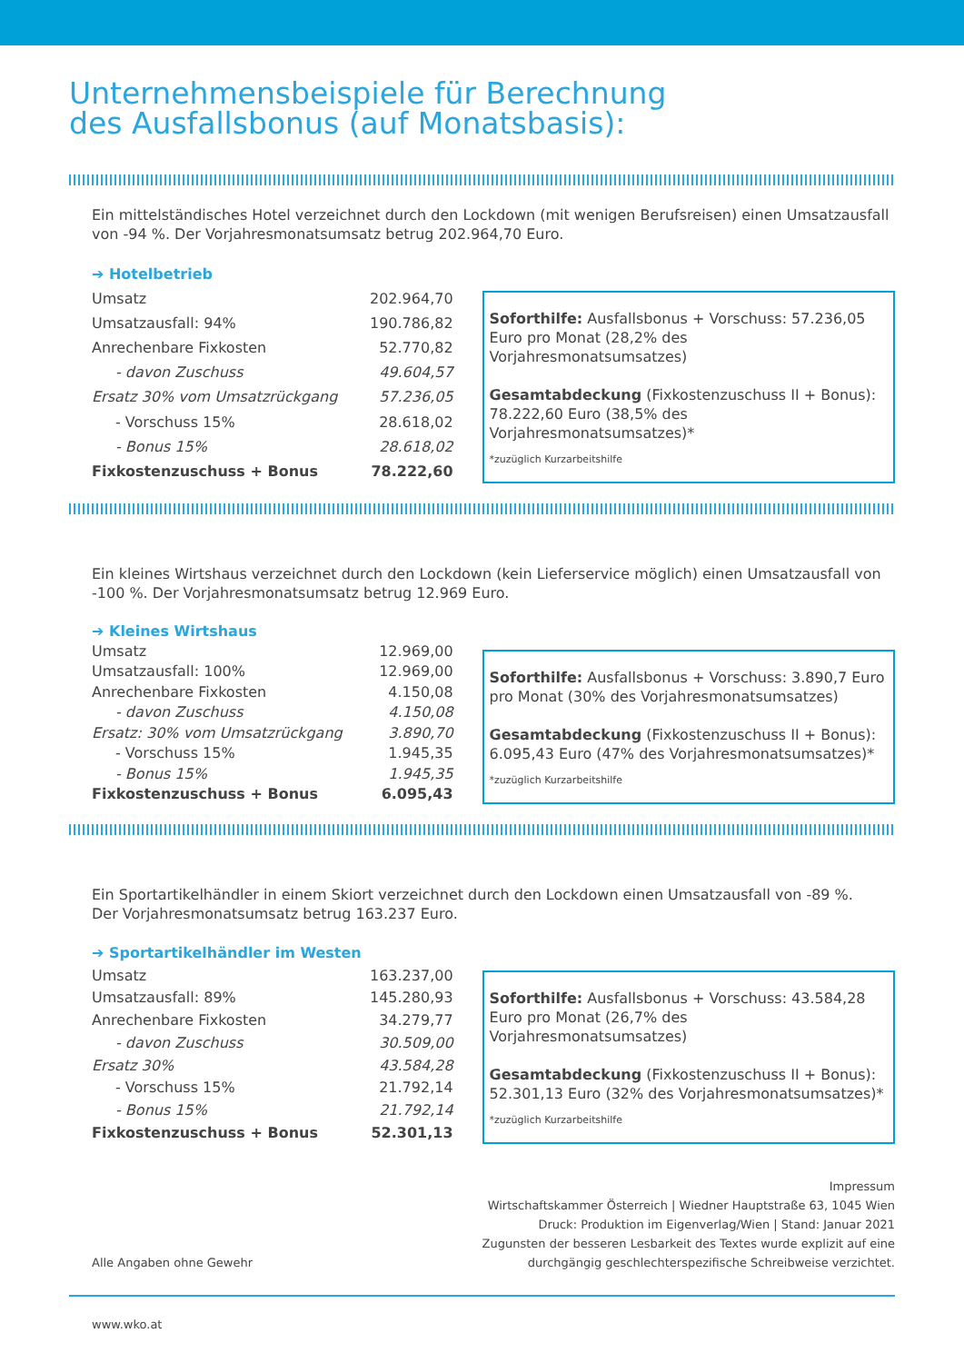Unternehmensbeispiele für Berechnung
des Ausfallsbonus (auf Monatsbasis):
Ein mittelständisches Hotel verzeichnet durch den Lockdown (mit wenigen Berufsreisen) einen Umsatzausfall von -94 %. Der Vorjahresmonatsumsatz betrug 202.964,70 Euro.
| ➔ Hotelbetrieb | |
| Umsatz | 202.964,70 |
| Umsatzausfall: 94% | 190.786,82 |
| Anrechenbare Fixkosten | 52.770,82 |
| - davon Zuschuss | 49.604,57 |
| Ersatz 30% vom Umsatzrückgang | 57.236,05 |
| - Vorschuss 15% | 28.618,02 |
| - Bonus 15% | 28.618,02 |
| Fixkostenzuschuss + Bonus | 78.222,60 |
Soforthilfe: Ausfallsbonus + Vorschuss: 57.236,05 Euro pro Monat (28,2% des Vorjahresmonatsumsatzes)
Gesamtabdeckung (Fixkostenzuschuss II + Bonus): 78.222,60 Euro (38,5% des Vorjahresmonatsumsatzes)*
*zuzüglich Kurzarbeitshilfe
Ein kleines Wirtshaus verzeichnet durch den Lockdown (kein Lieferservice möglich) einen Umsatzausfall von -100 %. Der Vorjahresmonatsumsatz betrug 12.969 Euro.
| ➔ Kleines Wirtshaus | |
| Umsatz | 12.969,00 |
| Umsatzausfall: 100% | 12.969,00 |
| Anrechenbare Fixkosten | 4.150,08 |
| - davon Zuschuss | 4.150,08 |
| Ersatz: 30% vom Umsatzrückgang | 3.890,70 |
| - Vorschuss 15% | 1.945,35 |
| - Bonus 15% | 1.945,35 |
| Fixkostenzuschuss + Bonus | 6.095,43 |
Soforthilfe: Ausfallsbonus + Vorschuss: 3.890,7 Euro pro Monat (30% des Vorjahresmonatsumsatzes)
Gesamtabdeckung (Fixkostenzuschuss II + Bonus): 6.095,43 Euro (47% des Vorjahresmonatsumsatzes)*
*zuzüglich Kurzarbeitshilfe
Ein Sportartikelhändler in einem Skiort verzeichnet durch den Lockdown einen Umsatzausfall von -89 %.
Der Vorjahresmonatsumsatz betrug 163.237 Euro.
| ➔ Sportartikelhändler im Westen | |
| Umsatz | 163.237,00 |
| Umsatzausfall: 89% | 145.280,93 |
| Anrechenbare Fixkosten | 34.279,77 |
| - davon Zuschuss | 30.509,00 |
| Ersatz 30% | 43.584,28 |
| - Vorschuss 15% | 21.792,14 |
| - Bonus 15% | 21.792,14 |
| Fixkostenzuschuss + Bonus | 52.301,13 |
Soforthilfe: Ausfallsbonus + Vorschuss: 43.584,28 Euro pro Monat (26,7% des Vorjahresmonatsumsatzes)
Gesamtabdeckung (Fixkostenzuschuss II + Bonus): 52.301,13 Euro (32% des Vorjahresmonatsumsatzes)*
*zuzüglich Kurzarbeitshilfe
Alle Angaben ohne Gewehr
Impressum
Wirtschaftskammer Österreich | Wiedner Hauptstraße 63, 1045 Wien
Druck: Produktion im Eigenverlag/Wien | Stand: Januar 2021
Zugunsten der besseren Lesbarkeit des Textes wurde explizit auf eine
durchgängig geschlechterspezifische Schreibweise verzichtet.
www.wko.at